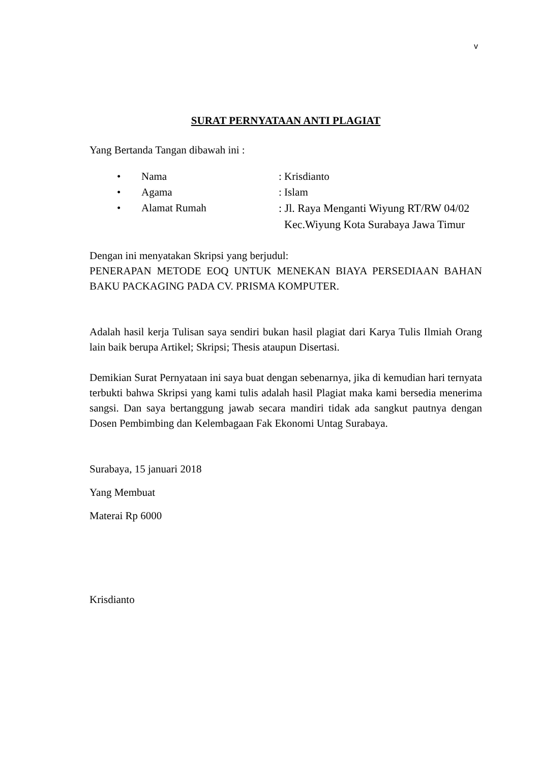v
SURAT PERNYATAAN ANTI PLAGIAT
Yang Bertanda Tangan dibawah ini :
• Nama: Krisdianto
• Agama: Islam
• Alamat Rumah: Jl. Raya Menganti Wiyung RT/RW 04/02
Kec.Wiyung Kota Surabaya Jawa Timur
Dengan ini menyatakan Skripsi yang berjudul:
PENERAPAN METODE EOQ UNTUK MENEKAN BIAYA PERSEDIAAN BAHAN BAKU PACKAGING PADA CV. PRISMA KOMPUTER.
Adalah hasil kerja Tulisan saya sendiri bukan hasil plagiat dari Karya Tulis Ilmiah Orang lain baik berupa Artikel; Skripsi; Thesis ataupun Disertasi.
Demikian Surat Pernyataan ini saya buat dengan sebenarnya, jika di kemudian hari ternyata terbukti bahwa Skripsi yang kami tulis adalah hasil Plagiat maka kami bersedia menerima sangsi. Dan saya bertanggung jawab secara mandiri tidak ada sangkut pautnya dengan Dosen Pembimbing dan Kelembagaan Fak Ekonomi Untag Surabaya.
Surabaya, 15 januari 2018
Yang Membuat
Materai Rp 6000
Krisdianto